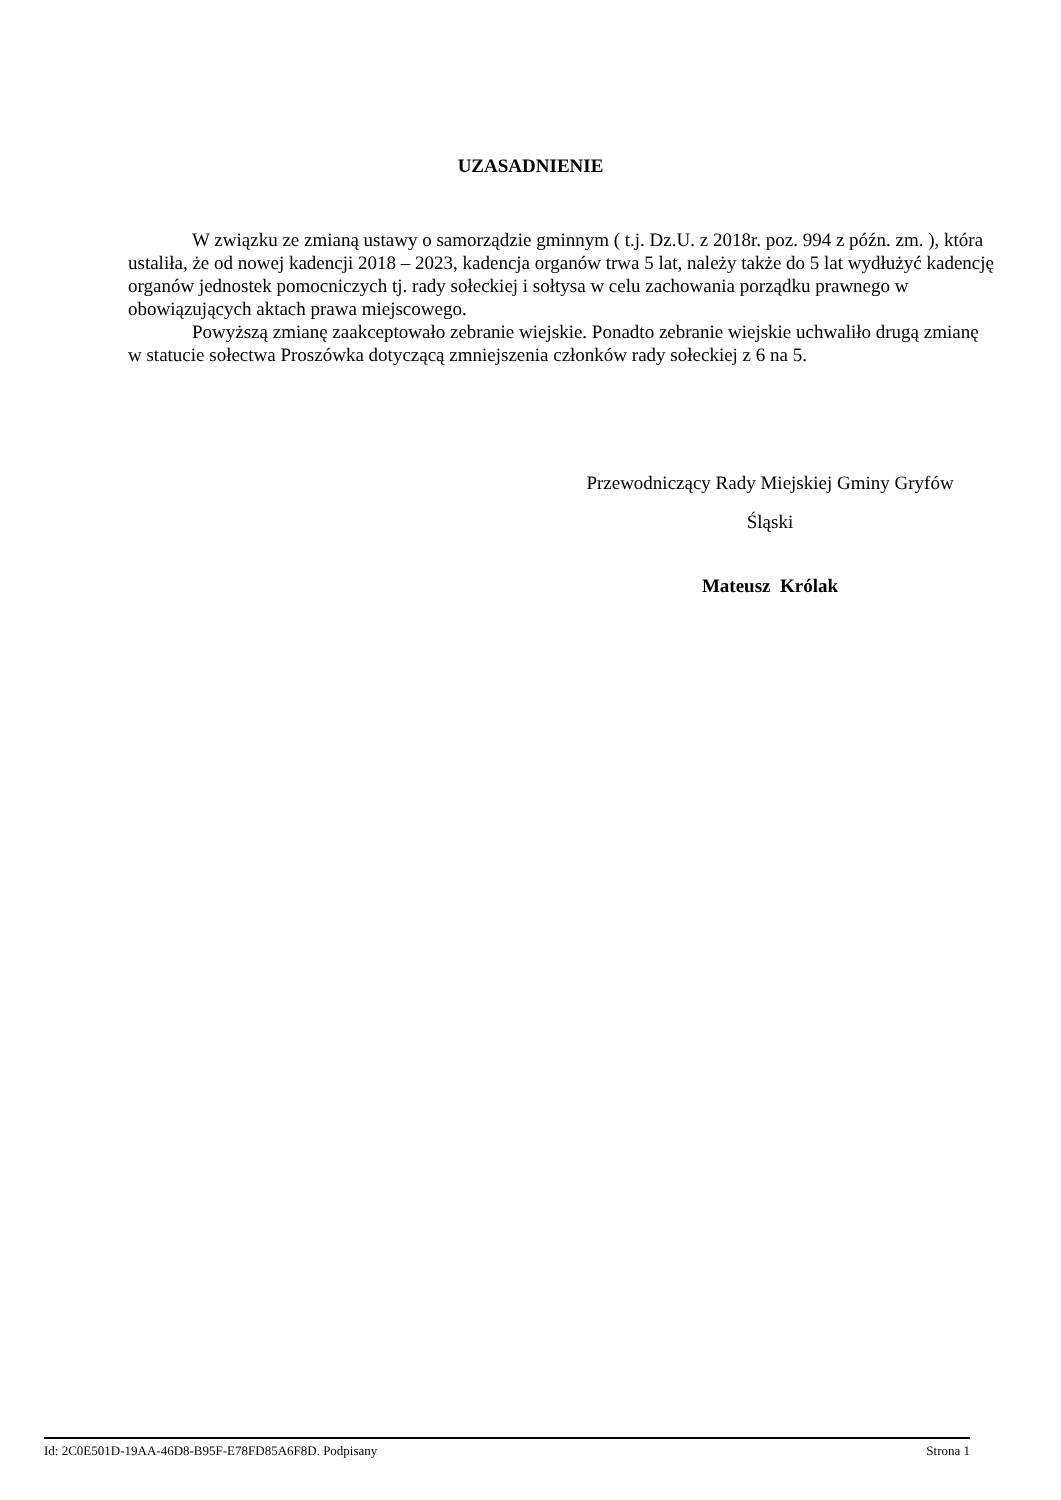UZASADNIENIE
W związku ze zmianą ustawy o samorządzie gminnym ( t.j. Dz.U. z 2018r. poz. 994 z późn. zm. ), która ustaliła, że od nowej kadencji 2018 – 2023, kadencja organów trwa 5 lat, należy także do 5 lat wydłużyć kadencję organów jednostek pomocniczych tj. rady sołeckiej i sołtysa w celu zachowania porządku prawnego w obowiązujących aktach prawa miejscowego.
Powyższą zmianę zaakceptowało zebranie wiejskie. Ponadto zebranie wiejskie uchwaliło drugą zmianę w statucie sołectwa Proszówka dotyczącą zmniejszenia członków rady sołeckiej z 6 na 5.
Przewodniczący Rady Miejskiej Gminy Gryfów
Śląski
Mateusz Królak
Id: 2C0E501D-19AA-46D8-B95F-E78FD85A6F8D. Podpisany Strona 1